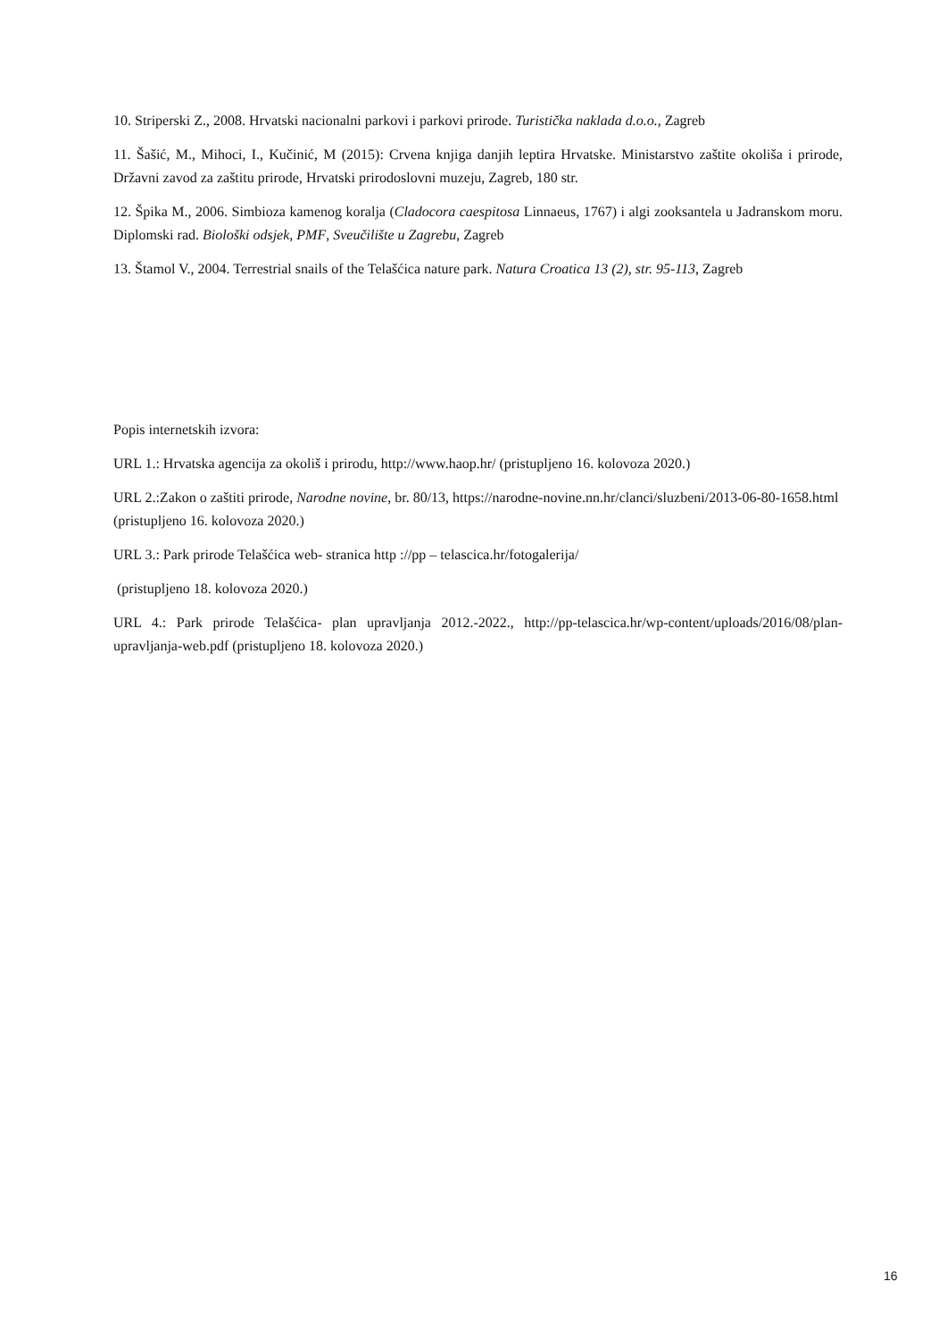10. Striperski Z., 2008. Hrvatski nacionalni parkovi i parkovi prirode. Turistička naklada d.o.o., Zagreb
11. Šašić, M., Mihoci, I., Kučinić, M (2015): Crvena knjiga danjih leptira Hrvatske. Ministarstvo zaštite okoliša i prirode, Državni zavod za zaštitu prirode, Hrvatski prirodoslovni muzeju, Zagreb, 180 str.
12. Špika M., 2006. Simbioza kamenog koralja (Cladocora caespitosa Linnaeus, 1767) i algi zooksantela u Jadranskom moru. Diplomski rad. Biološki odsjek, PMF, Sveučilište u Zagrebu, Zagreb
13. Štamol V., 2004. Terrestrial snails of the Telašćica nature park. Natura Croatica 13 (2), str. 95-113, Zagreb
Popis internetskih izvora:
URL 1.: Hrvatska agencija za okoliš i prirodu, http://www.haop.hr/ (pristupljeno 16. kolovoza 2020.)
URL 2.:Zakon o zaštiti prirode, Narodne novine, br. 80/13, https://narodne-novine.nn.hr/clanci/sluzbeni/2013-06-80-1658.html (pristupljeno 16. kolovoza 2020.)
URL 3.: Park prirode Telašćica web- stranica http ://pp – telascica.hr/fotogalerija/
(pristupljeno 18. kolovoza 2020.)
URL 4.: Park prirode Telašćica- plan upravljanja 2012.-2022., http://pp-telascica.hr/wp-content/uploads/2016/08/plan-upravljanja-web.pdf (pristupljeno 18. kolovoza 2020.)
16